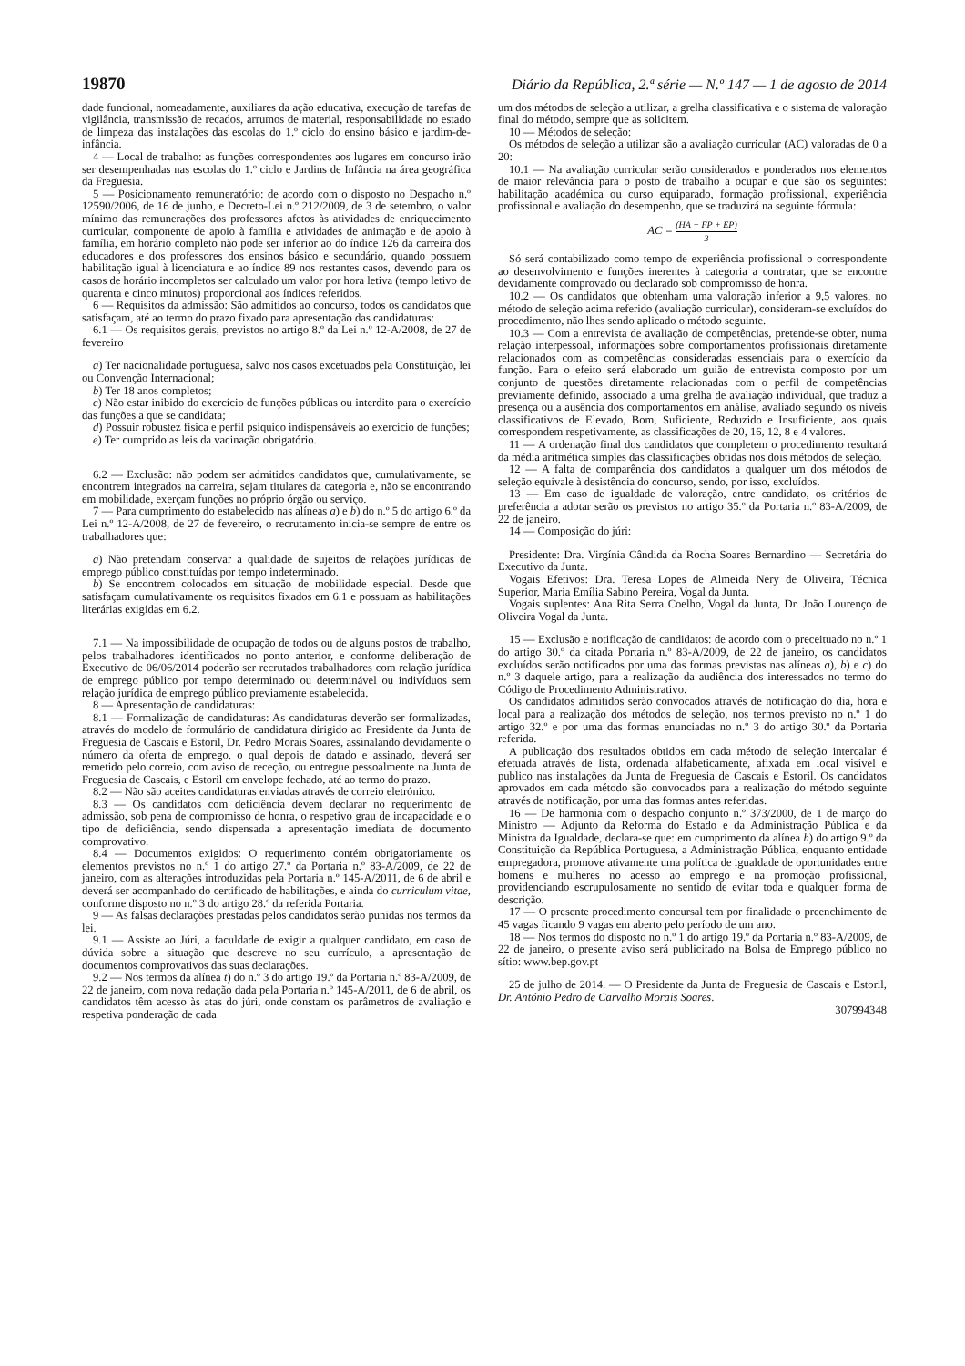19870 Diário da República, 2.ª série — N.º 147 — 1 de agosto de 2014
dade funcional, nomeadamente, auxiliares da ação educativa, execução de tarefas de vigilância, transmissão de recados, arrumos de material, responsabilidade no estado de limpeza das instalações das escolas do 1.º ciclo do ensino básico e jardim-de-infância.
4 — Local de trabalho: as funções correspondentes aos lugares em concurso irão ser desempenhadas nas escolas do 1.º ciclo e Jardins de Infância na área geográfica da Freguesia.
5 — Posicionamento remuneratório: de acordo com o disposto no Despacho n.º 12590/2006, de 16 de junho, e Decreto-Lei n.º 212/2009, de 3 de setembro, o valor mínimo das remunerações dos professores afetos às atividades de enriquecimento curricular, componente de apoio à família e atividades de animação e de apoio à família, em horário completo não pode ser inferior ao do índice 126 da carreira dos educadores e dos professores dos ensinos básico e secundário, quando possuem habilitação igual à licenciatura e ao índice 89 nos restantes casos, devendo para os casos de horário incompletos ser calculado um valor por hora letiva (tempo letivo de quarenta e cinco minutos) proporcional aos índices referidos.
6 — Requisitos da admissão: São admitidos ao concurso, todos os candidatos que satisfaçam, até ao termo do prazo fixado para apresentação das candidaturas:
6.1 — Os requisitos gerais, previstos no artigo 8.º da Lei n.º 12-A/2008, de 27 de fevereiro
a) Ter nacionalidade portuguesa, salvo nos casos excetuados pela Constituição, lei ou Convenção Internacional;
b) Ter 18 anos completos;
c) Não estar inibido do exercício de funções públicas ou interdito para o exercício das funções a que se candidata;
d) Possuir robustez física e perfil psíquico indispensáveis ao exercício de funções;
e) Ter cumprido as leis da vacinação obrigatório.
6.2 — Exclusão: não podem ser admitidos candidatos que, cumulativamente, se encontrem integrados na carreira, sejam titulares da categoria e, não se encontrando em mobilidade, exerçam funções no próprio órgão ou serviço.
7 — Para cumprimento do estabelecido nas alíneas a) e b) do n.º 5 do artigo 6.º da Lei n.º 12-A/2008, de 27 de fevereiro, o recrutamento inicia-se sempre de entre os trabalhadores que:
a) Não pretendam conservar a qualidade de sujeitos de relações jurídicas de emprego público constituídas por tempo indeterminado.
b) Se encontrem colocados em situação de mobilidade especial. Desde que satisfaçam cumulativamente os requisitos fixados em 6.1 e possuam as habilitações literárias exigidas em 6.2.
7.1 — Na impossibilidade de ocupação de todos ou de alguns postos de trabalho, pelos trabalhadores identificados no ponto anterior, e conforme deliberação de Executivo de 06/06/2014 poderão ser recrutados trabalhadores com relação jurídica de emprego público por tempo determinado ou determinável ou indivíduos sem relação jurídica de emprego público previamente estabelecida.
8 — Apresentação de candidaturas:
8.1 — Formalização de candidaturas: As candidaturas deverão ser formalizadas, através do modelo de formulário de candidatura dirigido ao Presidente da Junta de Freguesia de Cascais e Estoril, Dr. Pedro Morais Soares, assinalando devidamente o número da oferta de emprego, o qual depois de datado e assinado, deverá ser remetido pelo correio, com aviso de receção, ou entregue pessoalmente na Junta de Freguesia de Cascais, e Estoril em envelope fechado, até ao termo do prazo.
8.2 — Não são aceites candidaturas enviadas através de correio eletrónico.
8.3 — Os candidatos com deficiência devem declarar no requerimento de admissão, sob pena de compromisso de honra, o respetivo grau de incapacidade e o tipo de deficiência, sendo dispensada a apresentação imediata de documento comprovativo.
8.4 — Documentos exigidos: O requerimento contém obrigatoriamente os elementos previstos no n.º 1 do artigo 27.º da Portaria n.º 83-A/2009, de 22 de janeiro, com as alterações introduzidas pela Portaria n.º 145-A/2011, de 6 de abril e deverá ser acompanhado do certificado de habilitações, e ainda do curriculum vitae, conforme disposto no n.º 3 do artigo 28.º da referida Portaria.
9 — As falsas declarações prestadas pelos candidatos serão punidas nos termos da lei.
9.1 — Assiste ao Júri, a faculdade de exigir a qualquer candidato, em caso de dúvida sobre a situação que descreve no seu currículo, a apresentação de documentos comprovativos das suas declarações.
9.2 — Nos termos da alínea t) do n.º 3 do artigo 19.º da Portaria n.º 83-A/2009, de 22 de janeiro, com nova redação dada pela Portaria n.º 145-A/2011, de 6 de abril, os candidatos têm acesso às atas do júri, onde constam os parâmetros de avaliação e respetiva ponderação de cada
um dos métodos de seleção a utilizar, a grelha classificativa e o sistema de valoração final do método, sempre que as solicitem.
10 — Métodos de seleção:
Os métodos de seleção a utilizar são a avaliação curricular (AC) valoradas de 0 a 20:
10.1 — Na avaliação curricular serão considerados e ponderados nos elementos de maior relevância para o posto de trabalho a ocupar e que são os seguintes: habilitação académica ou curso equiparado, formação profissional, experiência profissional e avaliação do desempenho, que se traduzirá na seguinte fórmula:
AC = (HA + FP + EP) 3
Só será contabilizado como tempo de experiência profissional o correspondente ao desenvolvimento e funções inerentes à categoria a contratar, que se encontre devidamente comprovado ou declarado sob compromisso de honra.
10.2 — Os candidatos que obtenham uma valoração inferior a 9,5 valores, no método de seleção acima referido (avaliação curricular), consideram-se excluídos do procedimento, não lhes sendo aplicado o método seguinte.
10.3 — Com a entrevista de avaliação de competências, pretende-se obter, numa relação interpessoal, informações sobre comportamentos profissionais diretamente relacionados com as competências consideradas essenciais para o exercício da função. Para o efeito será elaborado um guião de entrevista composto por um conjunto de questões diretamente relacionadas com o perfil de competências previamente definido, associado a uma grelha de avaliação individual, que traduz a presença ou a ausência dos comportamentos em análise, avaliado segundo os níveis classificativos de Elevado, Bom, Suficiente, Reduzido e Insuficiente, aos quais correspondem respetivamente, as classificações de 20, 16, 12, 8 e 4 valores.
11 — A ordenação final dos candidatos que completem o procedimento resultará da média aritmética simples das classificações obtidas nos dois métodos de seleção.
12 — A falta de comparência dos candidatos a qualquer um dos métodos de seleção equivale à desistência do concurso, sendo, por isso, excluídos.
13 — Em caso de igualdade de valoração, entre candidato, os critérios de preferência a adotar serão os previstos no artigo 35.º da Portaria n.º 83-A/2009, de 22 de janeiro.
14 — Composição do júri:
Presidente: Dra. Virgínia Cândida da Rocha Soares Bernardino — Secretária do Executivo da Junta.
Vogais Efetivos: Dra. Teresa Lopes de Almeida Nery de Oliveira, Técnica Superior, Maria Emília Sabino Pereira, Vogal da Junta.
Vogais suplentes: Ana Rita Serra Coelho, Vogal da Junta, Dr. João Lourenço de Oliveira Vogal da Junta.
15 — Exclusão e notificação de candidatos: de acordo com o preceituado no n.º 1 do artigo 30.º da citada Portaria n.º 83-A/2009, de 22 de janeiro, os candidatos excluídos serão notificados por uma das formas previstas nas alíneas a), b) e c) do n.º 3 daquele artigo, para a realização da audiência dos interessados no termo do Código de Procedimento Administrativo.
Os candidatos admitidos serão convocados através de notificação do dia, hora e local para a realização dos métodos de seleção, nos termos previsto no n.º 1 do artigo 32.º e por uma das formas enunciadas no n.º 3 do artigo 30.º da Portaria referida.
A publicação dos resultados obtidos em cada método de seleção intercalar é efetuada através de lista, ordenada alfabeticamente, afixada em local visível e publico nas instalações da Junta de Freguesia de Cascais e Estoril. Os candidatos aprovados em cada método são convocados para a realização do método seguinte através de notificação, por uma das formas antes referidas.
16 — De harmonia com o despacho conjunto n.º 373/2000, de 1 de março do Ministro — Adjunto da Reforma do Estado e da Administração Pública e da Ministra da Igualdade, declara-se que: em cumprimento da alínea h) do artigo 9.º da Constituição da República Portuguesa, a Administração Pública, enquanto entidade empregadora, promove ativamente uma política de igualdade de oportunidades entre homens e mulheres no acesso ao emprego e na promoção profissional, providenciando escrupulosamente no sentido de evitar toda e qualquer forma de descrição.
17 — O presente procedimento concursal tem por finalidade o preenchimento de 45 vagas ficando 9 vagas em aberto pelo período de um ano.
18 — Nos termos do disposto no n.º 1 do artigo 19.º da Portaria n.º 83-A/2009, de 22 de janeiro, o presente aviso será publicitado na Bolsa de Emprego público no sítio: www.bep.gov.pt
25 de julho de 2014. — O Presidente da Junta de Freguesia de Cascais e Estoril, Dr. António Pedro de Carvalho Morais Soares.
307994348